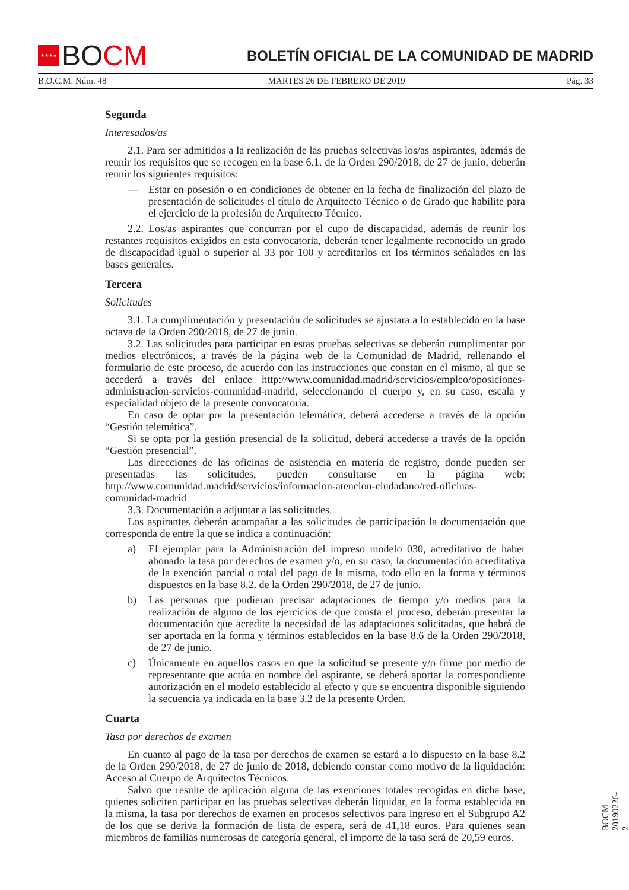★★★★
BO CM
BOLETÍN OFICIAL DE LA COMUNIDAD DE MADRID
B.O.C.M. Núm. 48 MARTES 26 DE FEBRERO DE 2019 Pág. 33
Segunda
Interesados/as
2.1. Para ser admitidos a la realización de las pruebas selectivas los/as aspirantes, además de reunir los requisitos que se recogen en la base 6.1. de la Orden 290/2018, de 27 de junio, deberán reunir los siguientes requisitos:
— Estar en posesión o en condiciones de obtener en la fecha de finalización del plazo de presentación de solicitudes el título de Arquitecto Técnico o de Grado que habilite para el ejercicio de la profesión de Arquitecto Técnico.
2.2. Los/as aspirantes que concurran por el cupo de discapacidad, además de reunir los restantes requisitos exigidos en esta convocatoria, deberán tener legalmente reconocido un grado de discapacidad igual o superior al 33 por 100 y acreditarlos en los términos señalados en las bases generales.
Tercera
Solicitudes
3.1. La cumplimentación y presentación de solicitudes se ajustara a lo establecido en la base octava de la Orden 290/2018, de 27 de junio.
3.2. Las solicitudes para participar en estas pruebas selectivas se deberán cumplimentar por medios electrónicos, a través de la página web de la Comunidad de Madrid, rellenando el formulario de este proceso, de acuerdo con las instrucciones que constan en el mismo, al que se accederá a través del enlace http://www.comunidad.madrid/servicios/empleo/oposiciones-administracion-servicios-comunidad-madrid, seleccionando el cuerpo y, en su caso, escala y especialidad objeto de la presente convocatoria.
En caso de optar por la presentación telemática, deberá accederse a través de la opción “Gestión telemática”.
Si se opta por la gestión presencial de la solicitud, deberá accederse a través de la opción “Gestión presencial”.
Las direcciones de las oficinas de asistencia en materia de registro, donde pueden ser presentadas las solicitudes, pueden consultarse en la página web: http://www.comunidad.madrid/servicios/informacion-atencion-ciudadano/red-oficinas-comunidad-madrid
3.3. Documentación a adjuntar a las solicitudes.
Los aspirantes deberán acompañar a las solicitudes de participación la documentación que corresponda de entre la que se indica a continuación:
a) El ejemplar para la Administración del impreso modelo 030, acreditativo de haber abonado la tasa por derechos de examen y/o, en su caso, la documentación acreditativa de la exención parcial o total del pago de la misma, todo ello en la forma y términos dispuestos en la base 8.2. de la Orden 290/2018, de 27 de junio.
b) Las personas que pudieran precisar adaptaciones de tiempo y/o medios para la realización de alguno de los ejercicios de que consta el proceso, deberán presentar la documentación que acredite la necesidad de las adaptaciones solicitadas, que habrá de ser aportada en la forma y términos establecidos en la base 8.6 de la Orden 290/2018, de 27 de junio.
c) Únicamente en aquellos casos en que la solicitud se presente y/o firme por medio de representante que actúa en nombre del aspirante, se deberá aportar la correspondiente autorización en el modelo establecido al efecto y que se encuentra disponible siguiendo la secuencia ya indicada en la base 3.2 de la presente Orden.
Cuarta
Tasa por derechos de examen
En cuanto al pago de la tasa por derechos de examen se estará a lo dispuesto en la base 8.2 de la Orden 290/2018, de 27 de junio de 2018, debiendo constar como motivo de la liquidación: Acceso al Cuerpo de Arquitectos Técnicos.
Salvo que resulte de aplicación alguna de las exenciones totales recogidas en dicha base, quienes soliciten participar en las pruebas selectivas deberán liquidar, en la forma establecida en la misma, la tasa por derechos de examen en procesos selectivos para ingreso en el Subgrupo A2 de los que se deriva la formación de lista de espera, será de 41,18 euros. Para quienes sean miembros de familias numerosas de categoría general, el importe de la tasa será de 20,59 euros.
BOCM-20190226-2